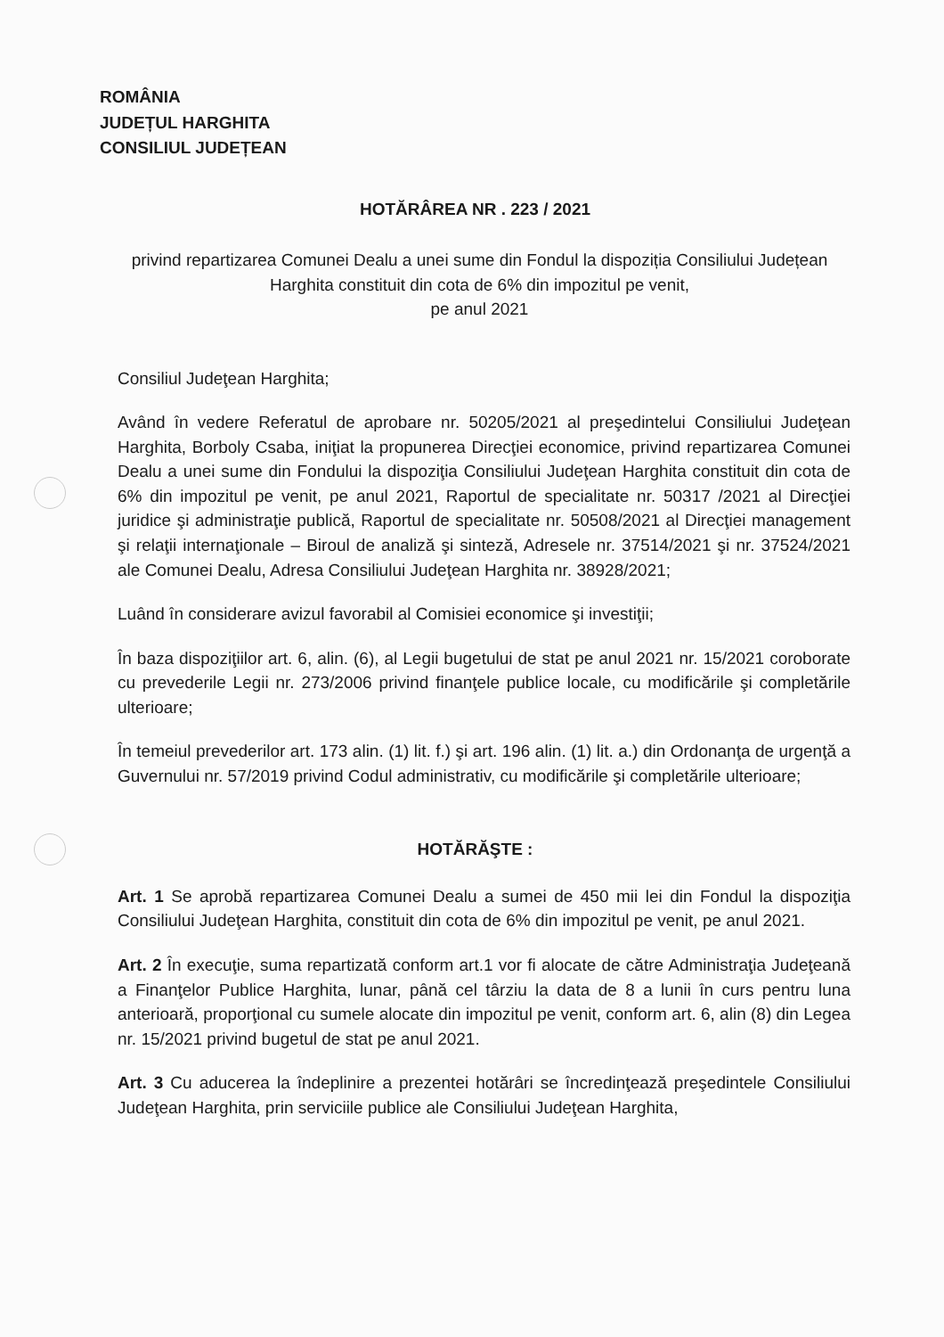ROMÂNIA
JUDEȚUL HARGHITA
CONSILIUL JUDEȚEAN
HOTĂRÂREA NR . 223 / 2021
privind repartizarea Comunei Dealu a unei sume din Fondul la dispoziția Consiliului Județean Harghita constituit din cota de 6% din impozitul pe venit,
pe anul 2021
Consiliul Judeţean Harghita;
Având în vedere Referatul de aprobare nr. 50205/2021 al preşedintelui Consiliului Judeţean Harghita, Borboly Csaba, iniţiat la propunerea Direcţiei economice, privind repartizarea Comunei Dealu a unei sume din Fondului la dispoziţia Consiliului Judeţean Harghita constituit din cota de 6% din impozitul pe venit, pe anul 2021, Raportul de specialitate nr. 50317 /2021 al Direcţiei juridice şi administraţie publică, Raportul de specialitate nr. 50508/2021 al Direcţiei management şi relaţii internaţionale – Biroul de analiză şi sinteză, Adresele nr. 37514/2021 şi nr. 37524/2021 ale Comunei Dealu, Adresa Consiliului Judeţean Harghita nr. 38928/2021;
Luând în considerare avizul favorabil al Comisiei economice şi investiţii;
În baza dispoziţiilor art. 6, alin. (6), al Legii bugetului de stat pe anul 2021 nr. 15/2021 coroborate cu prevederile Legii nr. 273/2006 privind finanţele publice locale, cu modificările şi completările ulterioare;
În temeiul prevederilor art. 173 alin. (1) lit. f.) şi art. 196 alin. (1) lit. a.) din Ordonanţa de urgenţă a Guvernului nr. 57/2019 privind Codul administrativ, cu modificările şi completările ulterioare;
HOTĂRĂŞTE :
Art. 1 Se aprobă repartizarea Comunei Dealu a sumei de 450 mii lei din Fondul la dispoziţia Consiliului Judeţean Harghita, constituit din cota de 6% din impozitul pe venit, pe anul 2021.
Art. 2 În execuţie, suma repartizată conform art.1 vor fi alocate de către Administraţia Judeţeană a Finanţelor Publice Harghita, lunar, până cel târziu la data de 8 a lunii în curs pentru luna anterioară, proporţional cu sumele alocate din impozitul pe venit, conform art. 6, alin (8) din Legea nr. 15/2021 privind bugetul de stat pe anul 2021.
Art. 3 Cu aducerea la îndeplinire a prezentei hotărâri se încredinţează preşedintele Consiliului Judeţean Harghita, prin serviciile publice ale Consiliului Judeţean Harghita,